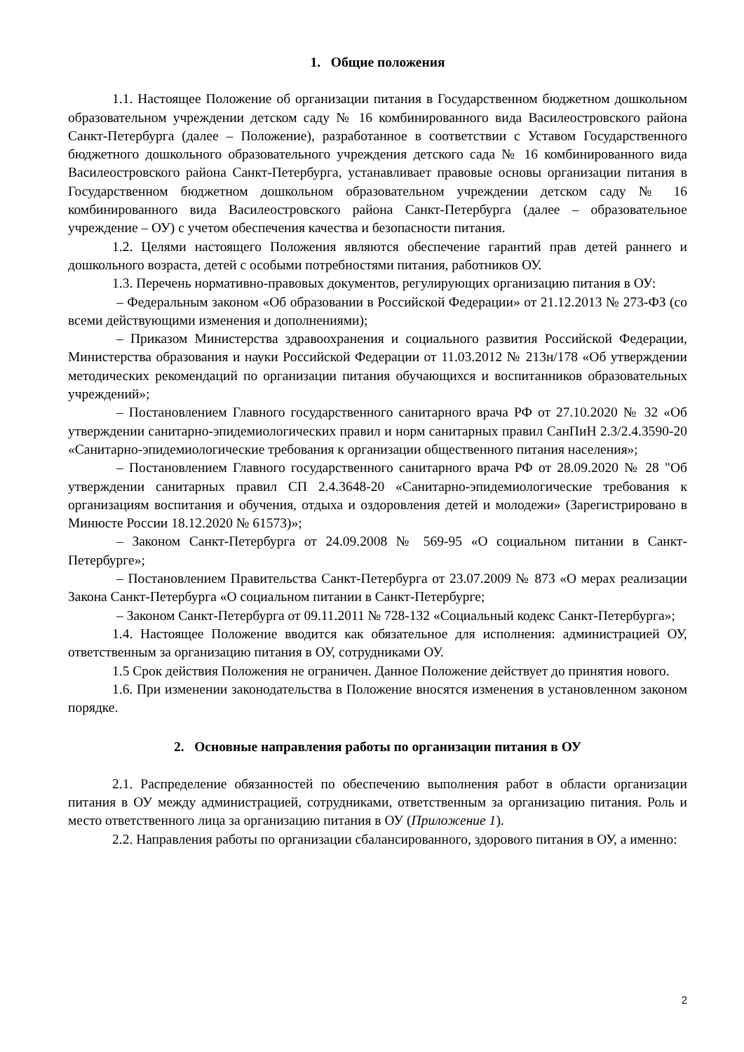1. Общие положения
1.1. Настоящее Положение об организации питания в Государственном бюджетном дошкольном образовательном учреждении детском саду № 16 комбинированного вида Василеостровского района Санкт-Петербурга (далее – Положение), разработанное в соответствии с Уставом Государственного бюджетного дошкольного образовательного учреждения детского сада № 16 комбинированного вида Василеостровского района Санкт-Петербурга, устанавливает правовые основы организации питания в Государственном бюджетном дошкольном образовательном учреждении детском саду № 16 комбинированного вида Василеостровского района Санкт-Петербурга (далее – образовательное учреждение – ОУ) с учетом обеспечения качества и безопасности питания.
1.2. Целями настоящего Положения являются обеспечение гарантий прав детей раннего и дошкольного возраста, детей с особыми потребностями питания, работников ОУ.
1.3. Перечень нормативно-правовых документов, регулирующих организацию питания в ОУ:
– Федеральным законом «Об образовании в Российской Федерации» от 21.12.2013 № 273-ФЗ (со всеми действующими изменения и дополнениями);
– Приказом Министерства здравоохранения и социального развития Российской Федерации, Министерства образования и науки Российской Федерации от 11.03.2012 № 213н/178 «Об утверждении методических рекомендаций по организации питания обучающихся и воспитанников образовательных учреждений»;
– Постановлением Главного государственного санитарного врача РФ от 27.10.2020 № 32 «Об утверждении санитарно-эпидемиологических правил и норм санитарных правил СанПиН 2.3/2.4.3590-20 «Санитарно-эпидемиологические требования к организации общественного питания населения»;
– Постановлением Главного государственного санитарного врача РФ от 28.09.2020 № 28 "Об утверждении санитарных правил СП 2.4.3648-20 «Санитарно-эпидемиологические требования к организациям воспитания и обучения, отдыха и оздоровления детей и молодежи» (Зарегистрировано в Минюсте России 18.12.2020 № 61573)»;
– Законом Санкт-Петербурга от 24.09.2008 № 569-95 «О социальном питании в Санкт-Петербурге»;
– Постановлением Правительства Санкт-Петербурга от 23.07.2009 № 873 «О мерах реализации Закона Санкт-Петербурга «О социальном питании в Санкт-Петербурге;
– Законом Санкт-Петербурга от 09.11.2011 № 728-132 «Социальный кодекс Санкт-Петербурга»;
1.4. Настоящее Положение вводится как обязательное для исполнения: администрацией ОУ, ответственным за организацию питания в ОУ, сотрудниками ОУ.
1.5 Срок действия Положения не ограничен. Данное Положение действует до принятия нового.
1.6. При изменении законодательства в Положение вносятся изменения в установленном законом порядке.
2. Основные направления работы по организации питания в ОУ
2.1. Распределение обязанностей по обеспечению выполнения работ в области организации питания в ОУ между администрацией, сотрудниками, ответственным за организацию питания. Роль и место ответственного лица за организацию питания в ОУ (Приложение 1).
2.2. Направления работы по организации сбалансированного, здорового питания в ОУ, а именно:
2